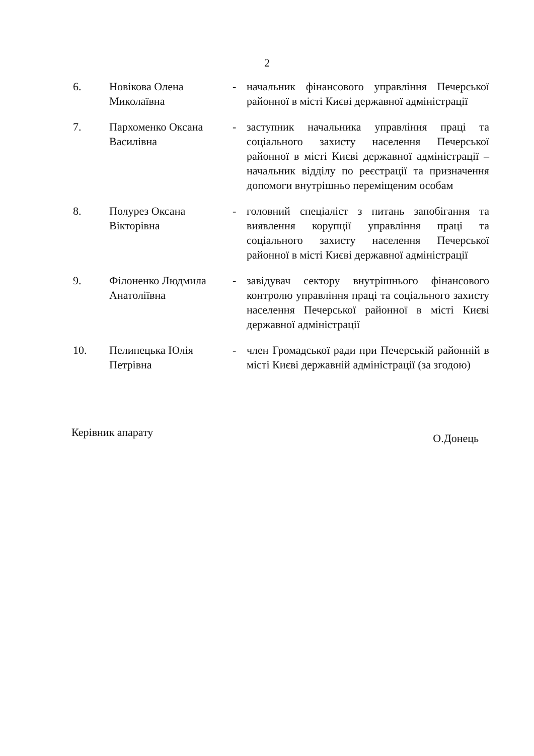2
6. Новікова Олена Миколаївна
- начальник фінансового управління Печерської районної в місті Києві державної адміністрації
7. Пархоменко Оксана Василівна
- заступник начальника управління праці та соціального захисту населення Печерської районної в місті Києві державної адміністрації – начальник відділу по реєстрації та призначення допомоги внутрішньо переміщеним особам
8. Полурез Оксана Вікторівна
- головний спеціаліст з питань запобігання та виявлення корупції управління праці та соціального захисту населення Печерської районної в місті Києві державної адміністрації
9. Філоненко Людмила Анатоліївна
- завідувач сектору внутрішнього фінансового контролю управління праці та соціального захисту населення Печерської районної в місті Києві державної адміністрації
10. Пелипецька Юлія Петрівна
- член Громадської ради при Печерській районній в місті Києві державній адміністрації (за згодою)
Керівник апарату
О.Донець